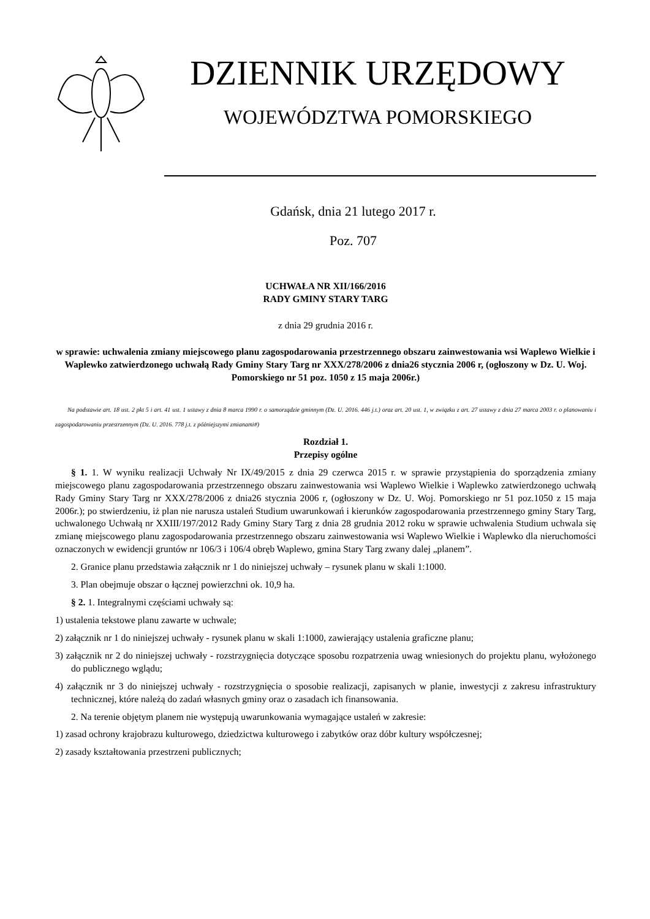DZIENNIK URZĘDOWY
WOJEWÓDZTWA POMORSKIEGO
Gdańsk, dnia 21 lutego 2017 r.
Poz. 707
UCHWAŁA NR XII/166/2016
RADY GMINY STARY TARG
z dnia 29 grudnia 2016 r.
w sprawie: uchwalenia zmiany miejscowego planu zagospodarowania przestrzennego obszaru zainwestowania wsi Waplewo Wielkie i Waplewko zatwierdzonego uchwałą Rady Gminy Stary Targ nr XXX/278/2006 z dnia26 stycznia 2006 r, (ogłoszony w Dz. U. Woj. Pomorskiego nr 51 poz. 1050 z 15 maja 2006r.)
Na podstawie art. 18 ust. 2 pkt 5 i art. 41 ust. 1 ustawy z dnia 8 marca 1990 r. o samorządzie gminnym (Dz. U. 2016. 446 j.t.) oraz art. 20 ust. 1, w związku z art. 27 ustawy z dnia 27 marca 2003 r. o planowaniu i zagospodarowaniu przestrzennym (Dz. U. 2016. 778 j.t. z późniejszymi zmianami#)
Rozdział 1.
Przepisy ogólne
§ 1. 1. W wyniku realizacji Uchwały Nr IX/49/2015 z dnia 29 czerwca 2015 r. w sprawie przystąpienia do sporządzenia zmiany miejscowego planu zagospodarowania przestrzennego obszaru zainwestowania wsi Waplewo Wielkie i Waplewko zatwierdzonego uchwałą Rady Gminy Stary Targ nr XXX/278/2006 z dnia26 stycznia 2006 r, (ogłoszony w Dz. U. Woj. Pomorskiego nr 51 poz.1050 z 15 maja 2006r.); po stwierdzeniu, iż plan nie narusza ustaleń Studium uwarunkowań i kierunków zagospodarowania przestrzennego gminy Stary Targ, uchwalonego Uchwałą nr XXIII/197/2012 Rady Gminy Stary Targ z dnia 28 grudnia 2012 roku w sprawie uchwalenia Studium uchwala się zmianę miejscowego planu zagospodarowania przestrzennego obszaru zainwestowania wsi Waplewo Wielkie i Waplewko dla nieruchomości oznaczonych w ewidencji gruntów nr 106/3 i 106/4 obręb Waplewo, gmina Stary Targ zwany dalej „planem”.
2. Granice planu przedstawia załącznik nr 1 do niniejszej uchwały – rysunek planu w skali 1:1000.
3. Plan obejmuje obszar o łącznej powierzchni ok. 10,9 ha.
§ 2. 1. Integralnymi częściami uchwały są:
1) ustalenia tekstowe planu zawarte w uchwale;
2) załącznik nr 1 do niniejszej uchwały - rysunek planu w skali 1:1000, zawierający ustalenia graficzne planu;
3) załącznik nr 2 do niniejszej uchwały - rozstrzygnięcia dotyczące sposobu rozpatrzenia uwag wniesionych do projektu planu, wyłożonego do publicznego wglądu;
4) załącznik nr 3 do niniejszej uchwały - rozstrzygnięcia o sposobie realizacji, zapisanych w planie, inwestycji z zakresu infrastruktury technicznej, które należą do zadań własnych gminy oraz o zasadach ich finansowania.
2. Na terenie objętym planem nie występują uwarunkowania wymagające ustaleń w zakresie:
1) zasad ochrony krajobrazu kulturowego, dziedzictwa kulturowego i zabytków oraz dóbr kultury współczesnej;
2) zasady kształtowania przestrzeni publicznych;